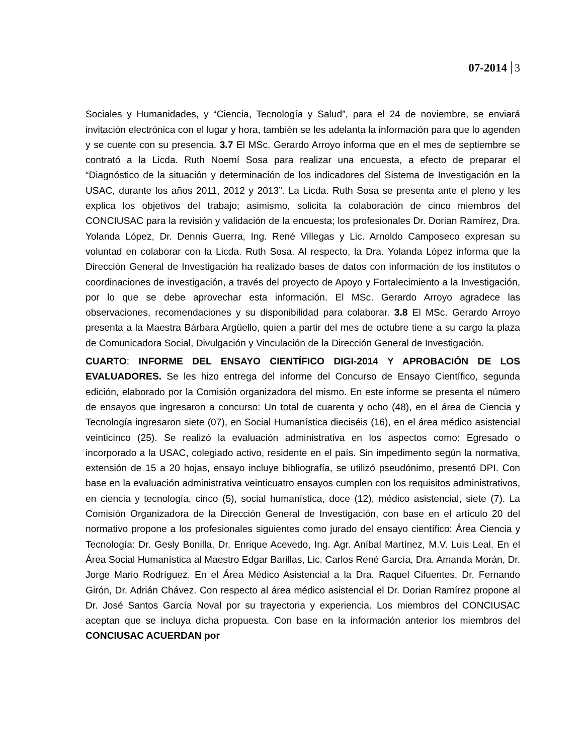07-2014 3
Sociales y Humanidades, y “Ciencia, Tecnología y Salud”, para el 24 de noviembre, se enviará invitación electrónica con el lugar y hora, también se les adelanta la información para que lo agenden y se cuente con su presencia. 3.7 El MSc. Gerardo Arroyo informa que en el mes de septiembre se contrató a la Licda. Ruth Noemí Sosa para realizar una encuesta, a efecto de preparar el “Diagnóstico de la situación y determinación de los indicadores del Sistema de Investigación en la USAC, durante los años 2011, 2012 y 2013”. La Licda. Ruth Sosa se presenta ante el pleno y les explica los objetivos del trabajo; asimismo, solicita la colaboración de cinco miembros del CONCIUSAC para la revisión y validación de la encuesta; los profesionales Dr. Dorian Ramírez, Dra. Yolanda López, Dr. Dennis Guerra, Ing. René Villegas y Lic. Arnoldo Camposeco expresan su voluntad en colaborar con la Licda. Ruth Sosa. Al respecto, la Dra. Yolanda López informa que la Dirección General de Investigación ha realizado bases de datos con información de los institutos o coordinaciones de investigación, a través del proyecto de Apoyo y Fortalecimiento a la Investigación, por lo que se debe aprovechar esta información. El MSc. Gerardo Arroyo agradece las observaciones, recomendaciones y su disponibilidad para colaborar. 3.8 El MSc. Gerardo Arroyo presenta a la Maestra Bárbara Argüello, quien a partir del mes de octubre tiene a su cargo la plaza de Comunicadora Social, Divulgación y Vinculación de la Dirección General de Investigación.
CUARTO: INFORME DEL ENSAYO CIENTÍFICO DIGI-2014 Y APROBACIÓN DE LOS EVALUADORES. Se les hizo entrega del informe del Concurso de Ensayo Científico, segunda edición, elaborado por la Comisión organizadora del mismo. En este informe se presenta el número de ensayos que ingresaron a concurso: Un total de cuarenta y ocho (48), en el área de Ciencia y Tecnología ingresaron siete (07), en Social Humanística dieciséis (16), en el área médico asistencial veinticinco (25). Se realizó la evaluación administrativa en los aspectos como: Egresado o incorporado a la USAC, colegiado activo, residente en el país. Sin impedimento según la normativa, extensión de 15 a 20 hojas, ensayo incluye bibliografía, se utilizó pseudónimo, presentó DPI. Con base en la evaluación administrativa veinticuatro ensayos cumplen con los requisitos administrativos, en ciencia y tecnología, cinco (5), social humanística, doce (12), médico asistencial, siete (7). La Comisión Organizadora de la Dirección General de Investigación, con base en el artículo 20 del normativo propone a los profesionales siguientes como jurado del ensayo científico: Área Ciencia y Tecnología: Dr. Gesly Bonilla, Dr. Enrique Acevedo, Ing. Agr. Aníbal Martínez, M.V. Luis Leal. En el Área Social Humanística al Maestro Edgar Barillas, Lic. Carlos René García, Dra. Amanda Morán, Dr. Jorge Mario Rodríguez. En el Área Médico Asistencial a la Dra. Raquel Cifuentes, Dr. Fernando Girón, Dr. Adrián Chávez. Con respecto al área médico asistencial el Dr. Dorian Ramírez propone al Dr. José Santos García Noval por su trayectoria y experiencia. Los miembros del CONCIUSAC aceptan que se incluya dicha propuesta. Con base en la información anterior los miembros del CONCIUSAC ACUERDAN por